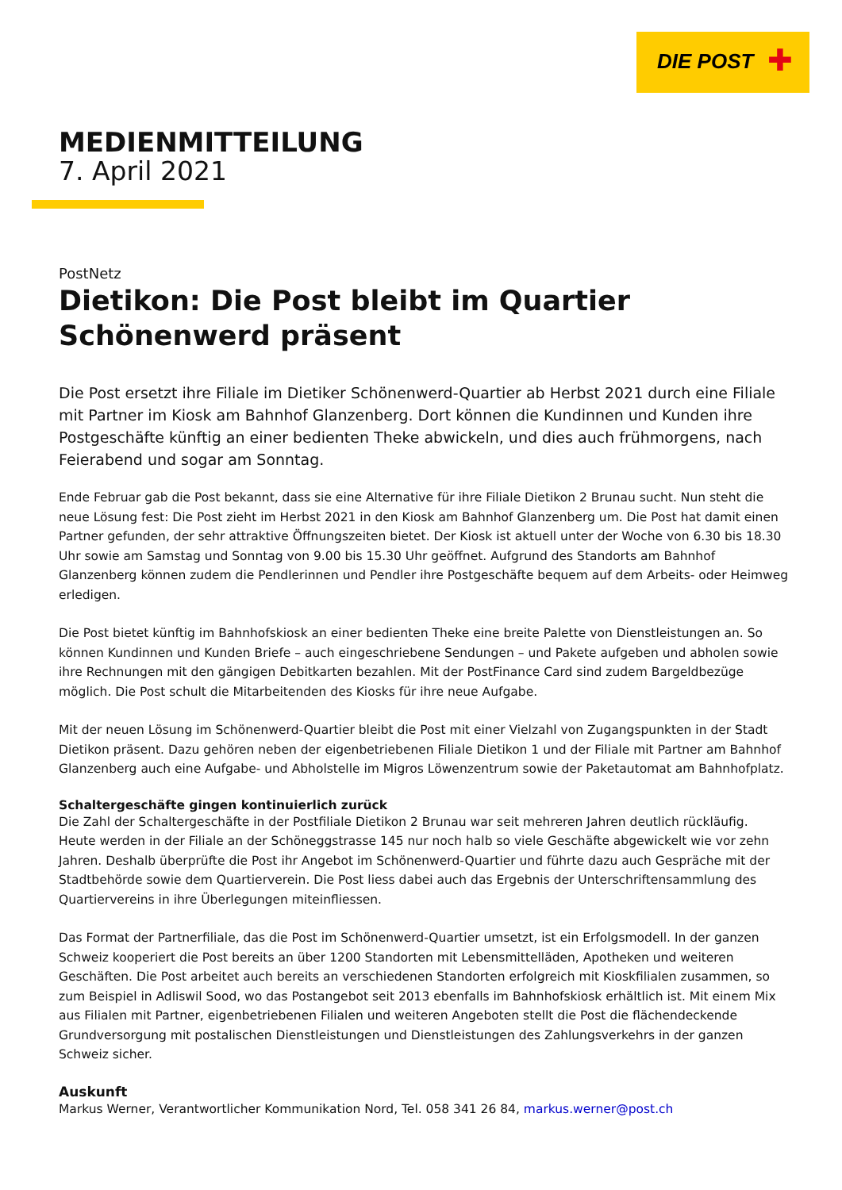DIE POST ✚
MEDIENMITTEILUNG
7. April 2021
PostNetz
Dietikon: Die Post bleibt im Quartier Schönenwerd präsent
Die Post ersetzt ihre Filiale im Dietiker Schönenwerd-Quartier ab Herbst 2021 durch eine Filiale mit Partner im Kiosk am Bahnhof Glanzenberg. Dort können die Kundinnen und Kunden ihre Postgeschäfte künftig an einer bedienten Theke abwickeln, und dies auch frühmorgens, nach Feierabend und sogar am Sonntag.
Ende Februar gab die Post bekannt, dass sie eine Alternative für ihre Filiale Dietikon 2 Brunau sucht. Nun steht die neue Lösung fest: Die Post zieht im Herbst 2021 in den Kiosk am Bahnhof Glanzenberg um. Die Post hat damit einen Partner gefunden, der sehr attraktive Öffnungszeiten bietet. Der Kiosk ist aktuell unter der Woche von 6.30 bis 18.30 Uhr sowie am Samstag und Sonntag von 9.00 bis 15.30 Uhr geöffnet. Aufgrund des Standorts am Bahnhof Glanzenberg können zudem die Pendlerinnen und Pendler ihre Postgeschäfte bequem auf dem Arbeits- oder Heimweg erledigen.
Die Post bietet künftig im Bahnhofskiosk an einer bedienten Theke eine breite Palette von Dienstleistungen an. So können Kundinnen und Kunden Briefe – auch eingeschriebene Sendungen – und Pakete aufgeben und abholen sowie ihre Rechnungen mit den gängigen Debitkarten bezahlen. Mit der PostFinance Card sind zudem Bargeldbezüge möglich. Die Post schult die Mitarbeitenden des Kiosks für ihre neue Aufgabe.
Mit der neuen Lösung im Schönenwerd-Quartier bleibt die Post mit einer Vielzahl von Zugangspunkten in der Stadt Dietikon präsent. Dazu gehören neben der eigenbetriebenen Filiale Dietikon 1 und der Filiale mit Partner am Bahnhof Glanzenberg auch eine Aufgabe- und Abholstelle im Migros Löwenzentrum sowie der Paketautomat am Bahnhofplatz.
Schaltergeschäfte gingen kontinuierlich zurück
Die Zahl der Schaltergeschäfte in der Postfiliale Dietikon 2 Brunau war seit mehreren Jahren deutlich rückläufig. Heute werden in der Filiale an der Schöneggstrasse 145 nur noch halb so viele Geschäfte abgewickelt wie vor zehn Jahren. Deshalb überprüfte die Post ihr Angebot im Schönenwerd-Quartier und führte dazu auch Gespräche mit der Stadtbehörde sowie dem Quartierverein. Die Post liess dabei auch das Ergebnis der Unterschriftensammlung des Quartiervereins in ihre Überlegungen miteinfliessen.
Das Format der Partnerfiliale, das die Post im Schönenwerd-Quartier umsetzt, ist ein Erfolgsmodell. In der ganzen Schweiz kooperiert die Post bereits an über 1200 Standorten mit Lebensmittelläden, Apotheken und weiteren Geschäften. Die Post arbeitet auch bereits an verschiedenen Standorten erfolgreich mit Kioskfilialen zusammen, so zum Beispiel in Adliswil Sood, wo das Postangebot seit 2013 ebenfalls im Bahnhofskiosk erhältlich ist. Mit einem Mix aus Filialen mit Partner, eigenbetriebenen Filialen und weiteren Angeboten stellt die Post die flächendeckende Grundversorgung mit postalischen Dienstleistungen und Dienstleistungen des Zahlungsverkehrs in der ganzen Schweiz sicher.
Auskunft
Markus Werner, Verantwortlicher Kommunikation Nord, Tel. 058 341 26 84, markus.werner@post.ch